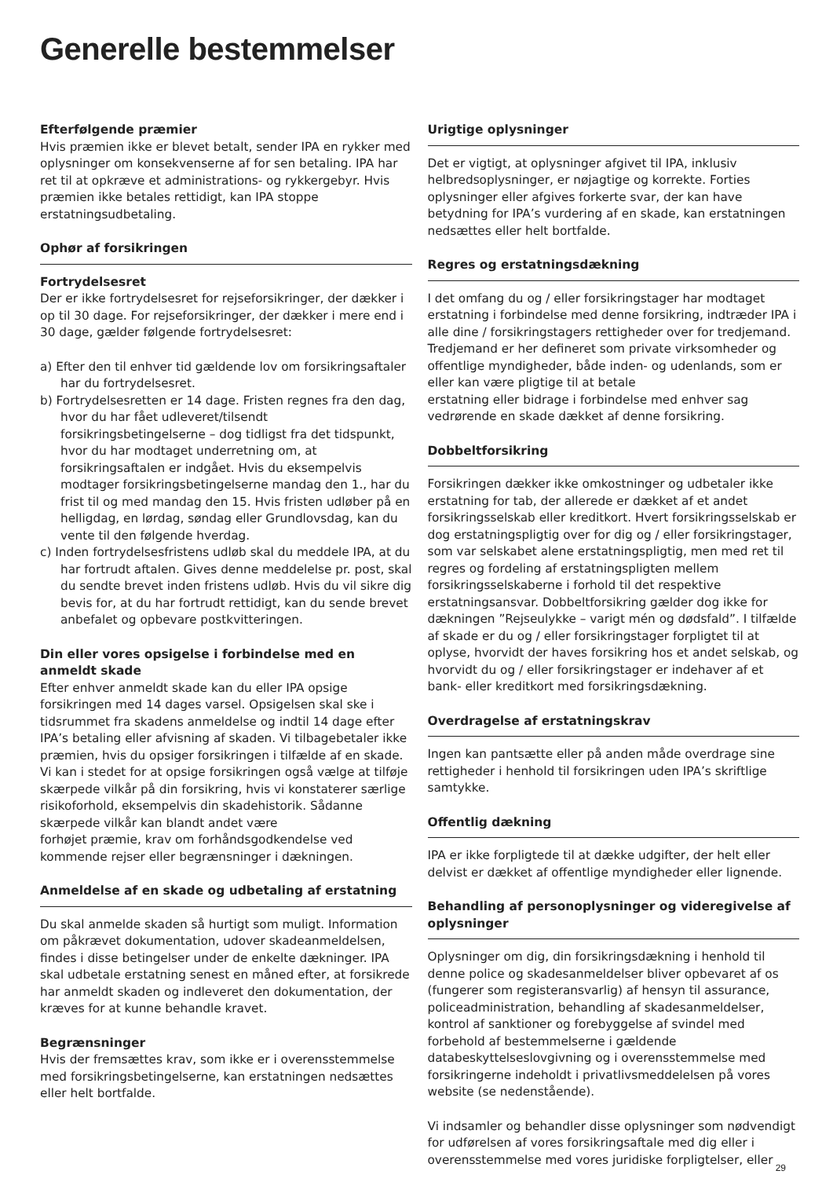Generelle bestemmelser
Efterfølgende præmier
Hvis præmien ikke er blevet betalt, sender IPA en rykker med oplysninger om konsekvenserne af for sen betaling. IPA har ret til at opkræve et administrations- og rykkergebyr. Hvis præmien ikke betales rettidigt, kan IPA stoppe erstatningsudbetaling.
Ophør af forsikringen
Fortrydelsesret
Der er ikke fortrydelsesret for rejseforsikringer, der dækker i op til 30 dage. For rejseforsikringer, der dækker i mere end i 30 dage, gælder følgende fortrydelsesret:
a) Efter den til enhver tid gældende lov om forsikringsaftaler har du fortrydelsesret.
b) Fortrydelsesretten er 14 dage. Fristen regnes fra den dag, hvor du har fået udleveret/tilsendt forsikringsbetingelserne – dog tidligst fra det tidspunkt, hvor du har modtaget underretning om, at forsikringsaftalen er indgået. Hvis du eksempelvis modtager forsikringsbetingelserne mandag den 1., har du frist til og med mandag den 15. Hvis fristen udløber på en helligdag, en lørdag, søndag eller Grundlovsdag, kan du vente til den følgende hverdag.
c) Inden fortrydelsesfristens udløb skal du meddele IPA, at du har fortrudt aftalen. Gives denne meddelelse pr. post, skal du sendte brevet inden fristens udløb. Hvis du vil sikre dig bevis for, at du har fortrudt rettidigt, kan du sende brevet anbefalet og opbevare postkvitteringen.
Din eller vores opsigelse i forbindelse med en anmeldt skade
Efter enhver anmeldt skade kan du eller IPA opsige forsikringen med 14 dages varsel. Opsigelsen skal ske i tidsrummet fra skadens anmeldelse og indtil 14 dage efter IPA’s betaling eller afvisning af skaden. Vi tilbagebetaler ikke præmien, hvis du opsiger forsikringen i tilfælde af en skade. Vi kan i stedet for at opsige forsikringen også vælge at tilføje skærpede vilkår på din forsikring, hvis vi konstaterer særlige risikoforhold, eksempelvis din skadehistorik. Sådanne skærpede vilkår kan blandt andet være
forhøjet præmie, krav om forhåndsgodkendelse ved kommende rejser eller begrænsninger i dækningen.
Anmeldelse af en skade og udbetaling af erstatning
Du skal anmelde skaden så hurtigt som muligt. Information om påkrævet dokumentation, udover skadeanmeldelsen, findes i disse betingelser under de enkelte dækninger. IPA skal udbetale erstatning senest en måned efter, at forsikrede har anmeldt skaden og indleveret den dokumentation, der kræves for at kunne behandle kravet.
Begrænsninger
Hvis der fremsættes krav, som ikke er i overensstemmelse med forsikringsbetingelserne, kan erstatningen nedsættes eller helt bortfalde.
Urigtige oplysninger
Det er vigtigt, at oplysninger afgivet til IPA, inklusiv helbredsoplysninger, er nøjagtige og korrekte. Forties oplysninger eller afgives forkerte svar, der kan have betydning for IPA’s vurdering af en skade, kan erstatningen nedsættes eller helt bortfalde.
Regres og erstatningsdækning
I det omfang du og / eller forsikringstager har modtaget erstatning i forbindelse med denne forsikring, indtræder IPA i alle dine / forsikringstagers rettigheder over for tredjemand. Tredjemand er her defineret som private virksomheder og offentlige myndigheder, både inden- og udenlands, som er eller kan være pligtige til at betale
erstatning eller bidrage i forbindelse med enhver sag vedrørende en skade dækket af denne forsikring.
Dobbeltforsikring
Forsikringen dækker ikke omkostninger og udbetaler ikke erstatning for tab, der allerede er dækket af et andet forsikringsselskab eller kreditkort. Hvert forsikringsselskab er dog erstatningspligtig over for dig og / eller forsikringstager, som var selskabet alene erstatningspligtig, men med ret til regres og fordeling af erstatningspligten mellem forsikringsselskaberne i forhold til det respektive erstatningsansvar. Dobbeltforsikring gælder dog ikke for dækningen ”Rejseulykke – varigt mén og dødsfald”. I tilfælde af skade er du og / eller forsikringstager forpligtet til at oplyse, hvorvidt der haves forsikring hos et andet selskab, og hvorvidt du og / eller forsikringstager er indehaver af et bank- eller kreditkort med forsikringsdækning.
Overdragelse af erstatningskrav
Ingen kan pantsætte eller på anden måde overdrage sine rettigheder i henhold til forsikringen uden IPA’s skriftlige samtykke.
Offentlig dækning
IPA er ikke forpligtede til at dække udgifter, der helt eller delvist er dækket af offentlige myndigheder eller lignende.
Behandling af personoplysninger og videregivelse af oplysninger
Oplysninger om dig, din forsikringsdækning i henhold til denne police og skadesanmeldelser bliver opbevaret af os (fungerer som registeransvarlig) af hensyn til assurance, policeadministration, behandling af skadesanmeldelser, kontrol af sanktioner og forebyggelse af svindel med forbehold af bestemmelserne i gældende databeskyttelseslovgivning og i overensstemmelse med forsikringerne indeholdt i privatlivsmeddelelsen på vores website (se nedenstående).
Vi indsamler og behandler disse oplysninger som nødvendigt for udførelsen af vores forsikringsaftale med dig eller i overensstemmelse med vores juridiske forpligtelser, eller
29